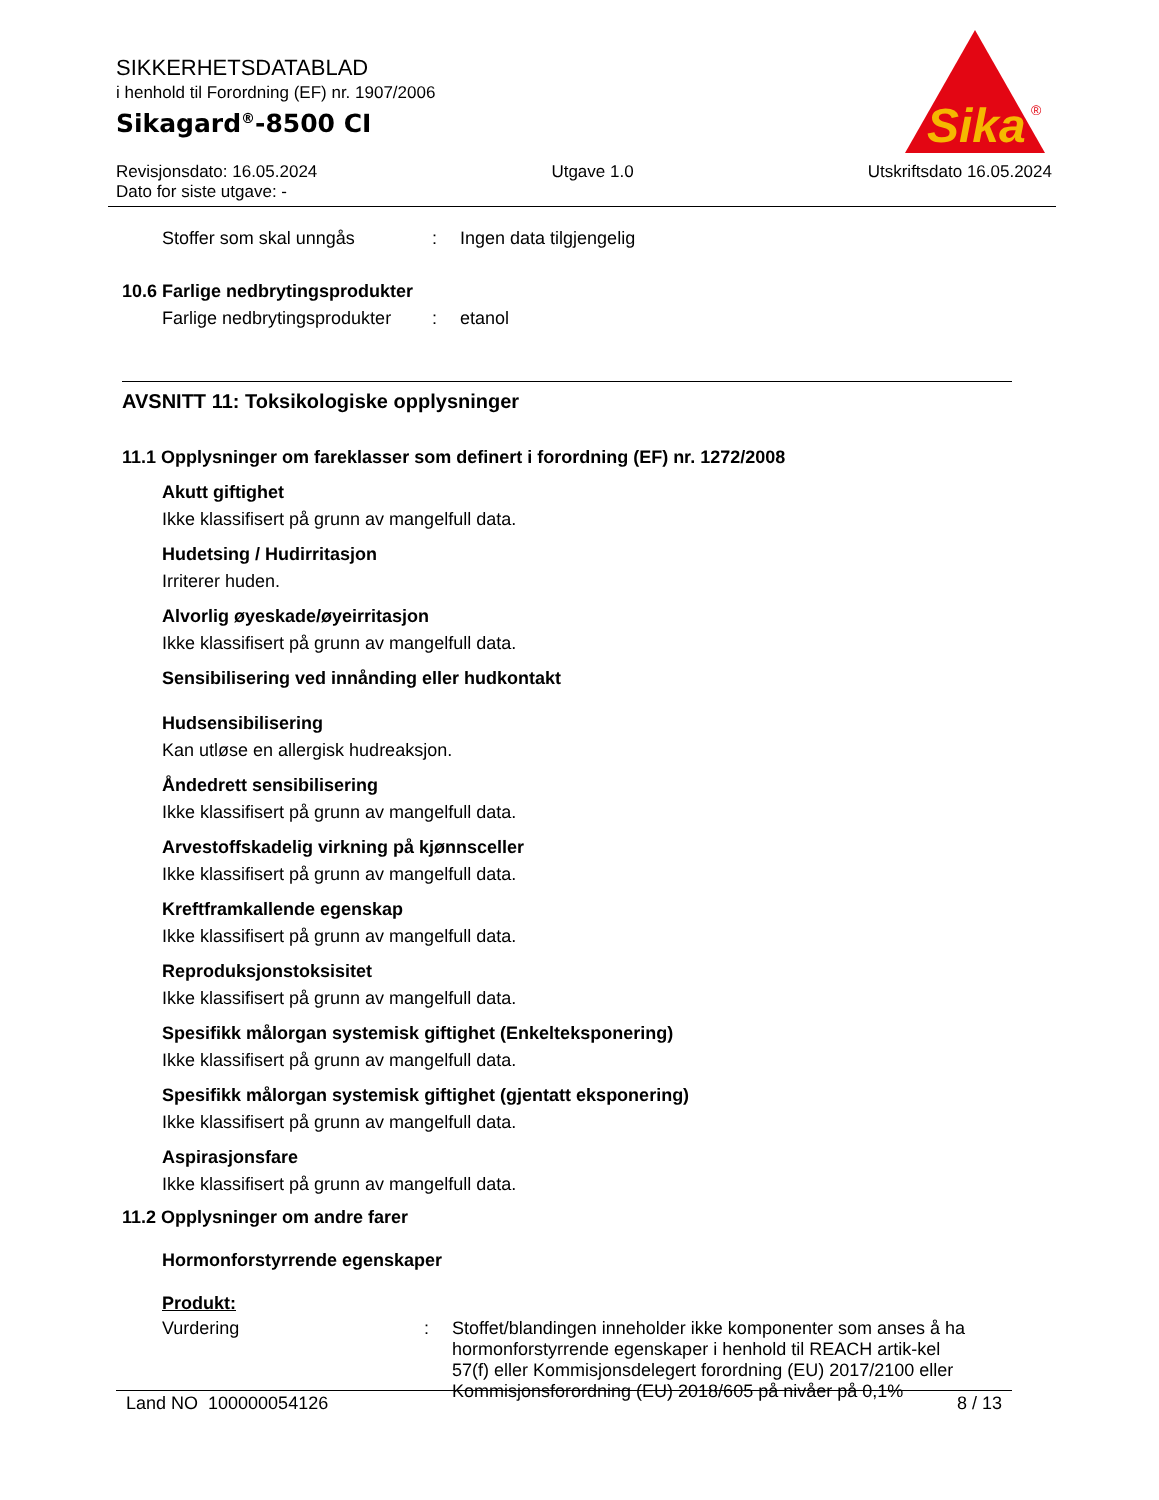SIKKERHETSDATABLAD
i henhold til Forordning (EF) nr. 1907/2006
Sikagard<sup>®</sup>-8500 CI
Sika
®
Revisjonsdato: 16.05.2024 Utgave 1.0 Utskriftsdato 16.05.2024
Dato for siste utgave: -
Stoffer som skal unngås: Ingen data tilgjengelig
10.6 Farlige nedbrytingsprodukter
Farlige nedbrytingsprodukter: etanol
AVSNITT 11: Toksikologiske opplysninger
11.1 Opplysninger om fareklasser som definert i forordning (EF) nr. 1272/2008
Akutt giftighet
Ikke klassifisert på grunn av mangelfull data.
Hudetsing / Hudirritasjon
Irriterer huden.
Alvorlig øyeskade/øyeirritasjon
Ikke klassifisert på grunn av mangelfull data.
Sensibilisering ved innånding eller hudkontakt
Hudsensibilisering
Kan utløse en allergisk hudreaksjon.
Åndedrett sensibilisering
Ikke klassifisert på grunn av mangelfull data.
Arvestoffskadelig virkning på kjønnsceller
Ikke klassifisert på grunn av mangelfull data.
Kreftframkallende egenskap
Ikke klassifisert på grunn av mangelfull data.
Reproduksjonstoksisitet
Ikke klassifisert på grunn av mangelfull data.
Spesifikk målorgan systemisk giftighet (Enkelteksponering)
Ikke klassifisert på grunn av mangelfull data.
Spesifikk målorgan systemisk giftighet (gjentatt eksponering)
Ikke klassifisert på grunn av mangelfull data.
Aspirasjonsfare
Ikke klassifisert på grunn av mangelfull data.
11.2 Opplysninger om andre farer
Hormonforstyrrende egenskaper
Produkt:
Vurdering: Stoffet/blandingen inneholder ikke komponenter som anses å ha hormonforstyrrende egenskaper i henhold til REACH artik-kel 57(f) eller Kommisjonsdelegert forordning (EU) 2017/2100 eller Kommisjonsforordning (EU) 2018/605 på nivåer på 0,1%
Land NO 100000054126 8 / 13